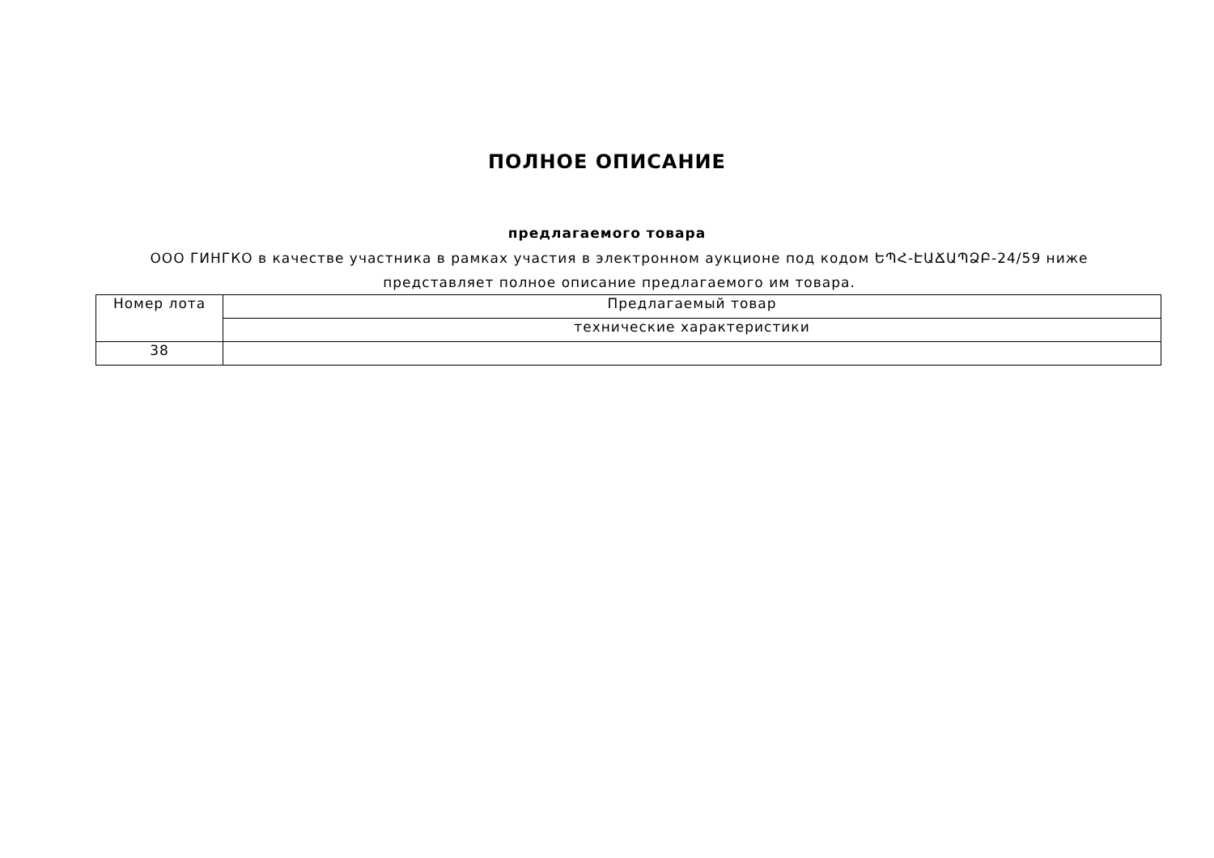ПОЛНОЕ ОПИСАНИЕ
предлагаемого товара
ООО ГИНГКО в качестве участника в рамках участия в электронном аукционе под кодом ԵՊՀ-ԷԱՃԱՊՁԲ-24/59 ниже представляет полное описание предлагаемого им товара.
| Номер лота | Предлагаемый товар |
| | технические характеристики |
| 38 | |